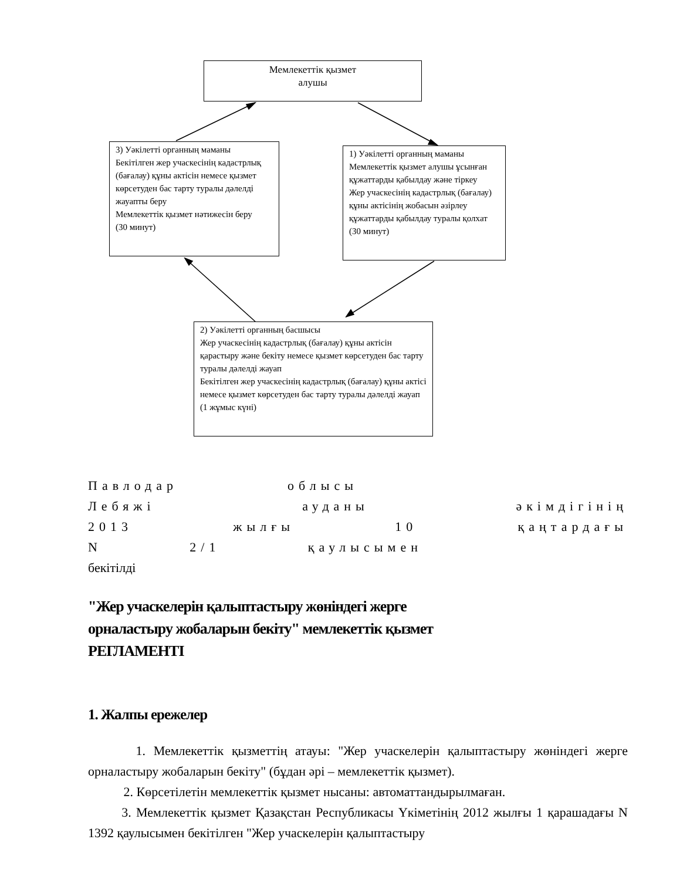Мемлекеттік қызмет
алушы
3) Уәкілетті органның маманы
Бекітілген жер учаскесінің кадастрлық (бағалау) құны актісін немесе қызмет көрсетуден бас тарту туралы дәлелді жауапты беру
Мемлекеттік қызмет нәтижесін беру
(30 минут)
1) Уәкілетті органның маманы
Мемлекеттік қызмет алушы ұсынған құжаттарды қабылдау және тіркеу
Жер учаскесінің кадастрлық (бағалау) құны актісінің жобасын әзірлеу құжаттарды қабылдау туралы қолхат
(30 минут)
2) Уәкілетті органның басшысы
Жер учаскесінің кадастрлық (бағалау) құны актісін қарастыру және бекіту немесе қызмет көрсетуден бас тарту туралы дәлелді жауап
Бекітілген жер учаскесінің кадастрлық (бағалау) құны актісі немесе қызмет көрсетуден бас тарту туралы дәлелді жауап
(1 жұмыс күні)
Павлодар облысы
Лебяжі ауданы әкімдігінің
2013 жылғы 10 қаңтардағы
N 2/1 қаулысымен
бекітілді
"Жер учаскелерін қалыптастыру жөніндегі жерге
орналастыру жобаларын бекіту" мемлекеттік қызмет
РЕГЛАМЕНТІ
1. Жалпы ережелер
1. Мемлекеттік қызметтің атауы: "Жер учаскелерін қалыптастыру жөніндегі жерге орналастыру жобаларын бекіту" (бұдан әрі – мемлекеттік қызмет).
2. Көрсетілетін мемлекеттік қызмет нысаны: автоматтандырылмаған.
3. Мемлекеттік қызмет Қазақстан Республикасы Үкіметінің 2012 жылғы 1 қарашадағы N 1392 қаулысымен бекітілген "Жер учаскелерін қалыптастыру